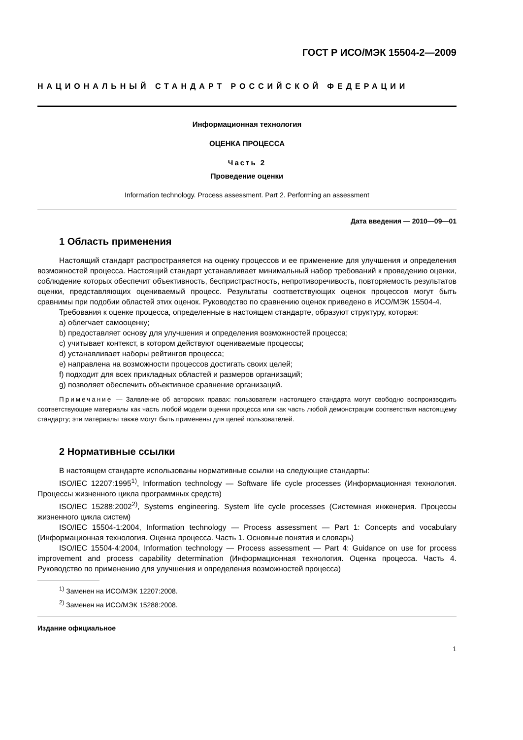ГОСТ Р ИСО/МЭК 15504-2—2009
НАЦИОНАЛЬНЫЙ СТАНДАРТ РОССИЙСКОЙ ФЕДЕРАЦИИ
Информационная технология
ОЦЕНКА ПРОЦЕССА
Часть 2
Проведение оценки
Information technology. Process assessment. Part 2. Performing an assessment
Дата введения — 2010—09—01
1 Область применения
Настоящий стандарт распространяется на оценку процессов и ее применение для улучшения и определения возможностей процесса. Настоящий стандарт устанавливает минимальный набор требований к проведению оценки, соблюдение которых обеспечит объективность, беспристрастность, непротиворечивость, повторяемость результатов оценки, представляющих оцениваемый процесс. Результаты соответствующих оценок процессов могут быть сравнимы при подобии областей этих оценок. Руководство по сравнению оценок приведено в ИСО/МЭК 15504-4.
Требования к оценке процесса, определенные в настоящем стандарте, образуют структуру, которая:
a) облегчает самооценку;
b) предоставляет основу для улучшения и определения возможностей процесса;
c) учитывает контекст, в котором действуют оцениваемые процессы;
d) устанавливает наборы рейтингов процесса;
e) направлена на возможности процессов достигать своих целей;
f) подходит для всех прикладных областей и размеров организаций;
g) позволяет обеспечить объективное сравнение организаций.
Примечание — Заявление об авторских правах: пользователи настоящего стандарта могут свободно воспроизводить соответствующие материалы как часть любой модели оценки процесса или как часть любой демонстрации соответствия настоящему стандарту; эти материалы также могут быть применены для целей пользователей.
2 Нормативные ссылки
В настоящем стандарте использованы нормативные ссылки на следующие стандарты:
ISO/IEC 12207:1995<sup>1)</sup>, Information technology — Software life cycle processes (Информационная технология. Процессы жизненного цикла программных средств)
ISO/IEC 15288:2002<sup>2)</sup>, Systems engineering. System life cycle processes (Системная инженерия. Процессы жизненного цикла систем)
ISO/IEC 15504-1:2004, Information technology — Process assessment — Part 1: Concepts and vocabulary (Информационная технология. Оценка процесса. Часть 1. Основные понятия и словарь)
ISO/IEC 15504-4:2004, Information technology — Process assessment — Part 4: Guidance on use for process improvement and process capability determination (Информационная технология. Оценка процесса. Часть 4. Руководство по применению для улучшения и определения возможностей процесса)
<sup>1)</sup> Заменен на ИСО/МЭК 12207:2008.
<sup>2)</sup> Заменен на ИСО/МЭК 15288:2008.
Издание официальное
1